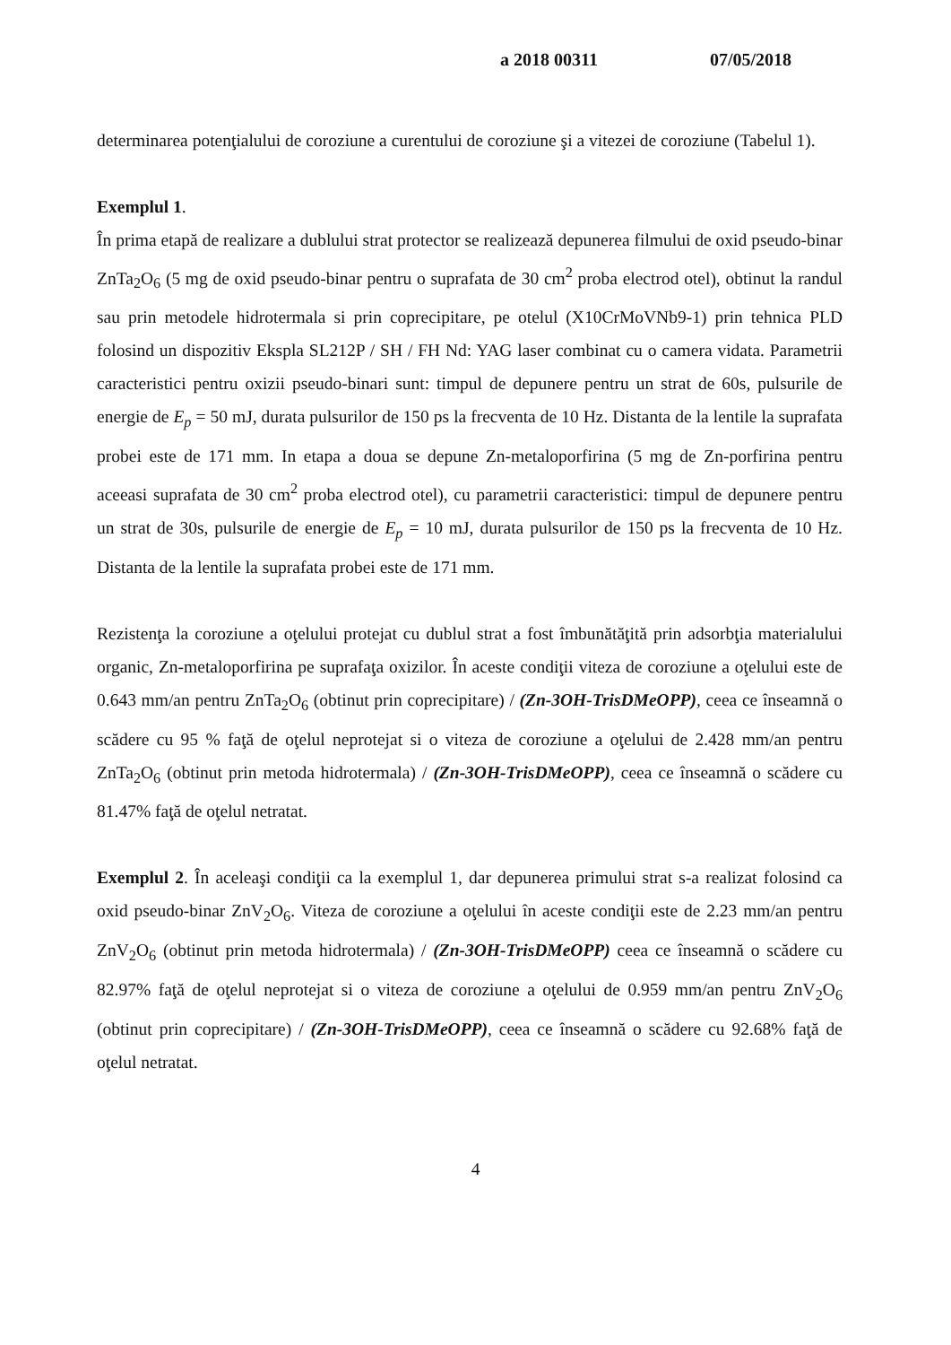a 2018 00311 07/05/2018
determinarea potenţialului de coroziune a curentului de coroziune şi a vitezei de coroziune (Tabelul 1).
Exemplul 1.
În prima etapă de realizare a dublului strat protector se realizează depunerea filmului de oxid pseudo-binar ZnTa<sub>2</sub>O<sub>6</sub> (5 mg de oxid pseudo-binar pentru o suprafata de 30 cm<sup>2</sup> proba electrod otel), obtinut la randul sau prin metodele hidrotermala si prin coprecipitare, pe otelul (X10CrMoVNb9-1) prin tehnica PLD folosind un dispozitiv Ekspla SL212P / SH / FH Nd: YAG laser combinat cu o camera vidata. Parametrii caracteristici pentru oxizii pseudo-binari sunt: timpul de depunere pentru un strat de 60s, pulsurile de energie de E<sub>p</sub> = 50 mJ, durata pulsurilor de 150 ps la frecventa de 10 Hz. Distanta de la lentile la suprafata probei este de 171 mm. In etapa a doua se depune Zn-metaloporfirina (5 mg de Zn-porfirina pentru aceeasi suprafata de 30 cm<sup>2</sup> proba electrod otel), cu parametrii caracteristici: timpul de depunere pentru un strat de 30s, pulsurile de energie de E<sub>p</sub> = 10 mJ, durata pulsurilor de 150 ps la frecventa de 10 Hz. Distanta de la lentile la suprafata probei este de 171 mm.
Rezistenţa la coroziune a oţelului protejat cu dublul strat a fost îmbunătăţită prin adsorbţia materialului organic, Zn-metaloporfirina pe suprafaţa oxizilor. În aceste condiţii viteza de coroziune a oţelului este de 0.643 mm/an pentru ZnTa<sub>2</sub>O<sub>6</sub> (obtinut prin coprecipitare) / (Zn-3OH-TrisDMeOPP), ceea ce înseamnă o scădere cu 95 % faţă de oţelul neprotejat si o viteza de coroziune a oţelului de 2.428 mm/an pentru ZnTa<sub>2</sub>O<sub>6</sub> (obtinut prin metoda hidrotermala) / (Zn-3OH-TrisDMeOPP), ceea ce înseamnă o scădere cu 81.47% faţă de oţelul netratat.
Exemplul 2. În aceleaşi condiţii ca la exemplul 1, dar depunerea primului strat s-a realizat folosind ca oxid pseudo-binar ZnV<sub>2</sub>O<sub>6</sub>. Viteza de coroziune a oţelului în aceste condiţii este de 2.23 mm/an pentru ZnV<sub>2</sub>O<sub>6</sub> (obtinut prin metoda hidrotermala) / (Zn-3OH-TrisDMeOPP) ceea ce înseamnă o scădere cu 82.97% faţă de oţelul neprotejat si o viteza de coroziune a oţelului de 0.959 mm/an pentru ZnV<sub>2</sub>O<sub>6</sub> (obtinut prin coprecipitare) / (Zn-3OH-TrisDMeOPP), ceea ce înseamnă o scădere cu 92.68% faţă de oţelul netratat.
4